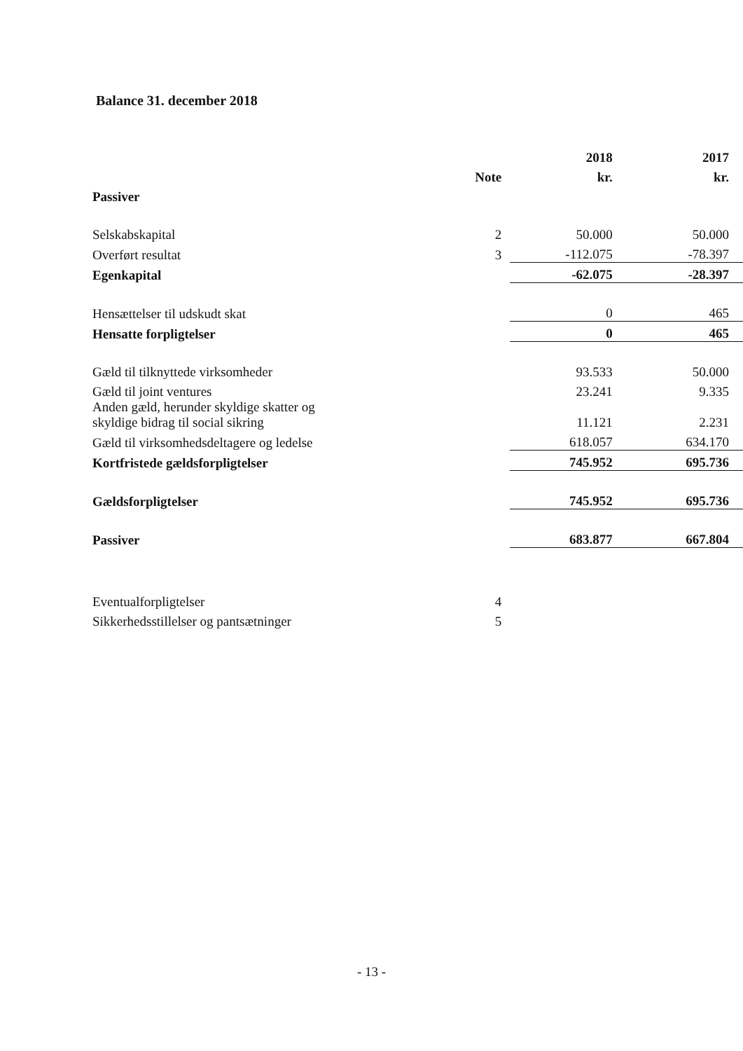Balance 31. december 2018
| | | 2018 | | 2017 |
| --- | --- | --- | --- | --- |
| | Note | kr. | | kr. |
| Passiver | | | | |
| Selskabskapital | 2 | 50.000 | | 50.000 |
| Overført resultat | 3 | -112.075 | | -78.397 |
| Egenkapital | | -62.075 | | -28.397 |
| Hensættelser til udskudt skat | | 0 | | 465 |
| Hensatte forpligtelser | | 0 | | 465 |
| Gæld til tilknyttede virksomheder | | 93.533 | | 50.000 |
| Gæld til joint ventures | | 23.241 | | 9.335 |
| Anden gæld, herunder skyldige skatter og skyldige bidrag til social sikring | | 11.121 | | 2.231 |
| Gæld til virksomhedsdeltagere og ledelse | | 618.057 | | 634.170 |
| Kortfristede gældsforpligtelser | | 745.952 | | 695.736 |
| Gældsforpligtelser | | 745.952 | | 695.736 |
| Passiver | | 683.877 | | 667.804 |
| Eventualforpligtelser | 4 | | | |
| Sikkerhedsstillelser og pantsætninger | 5 | | | |
- 13 -